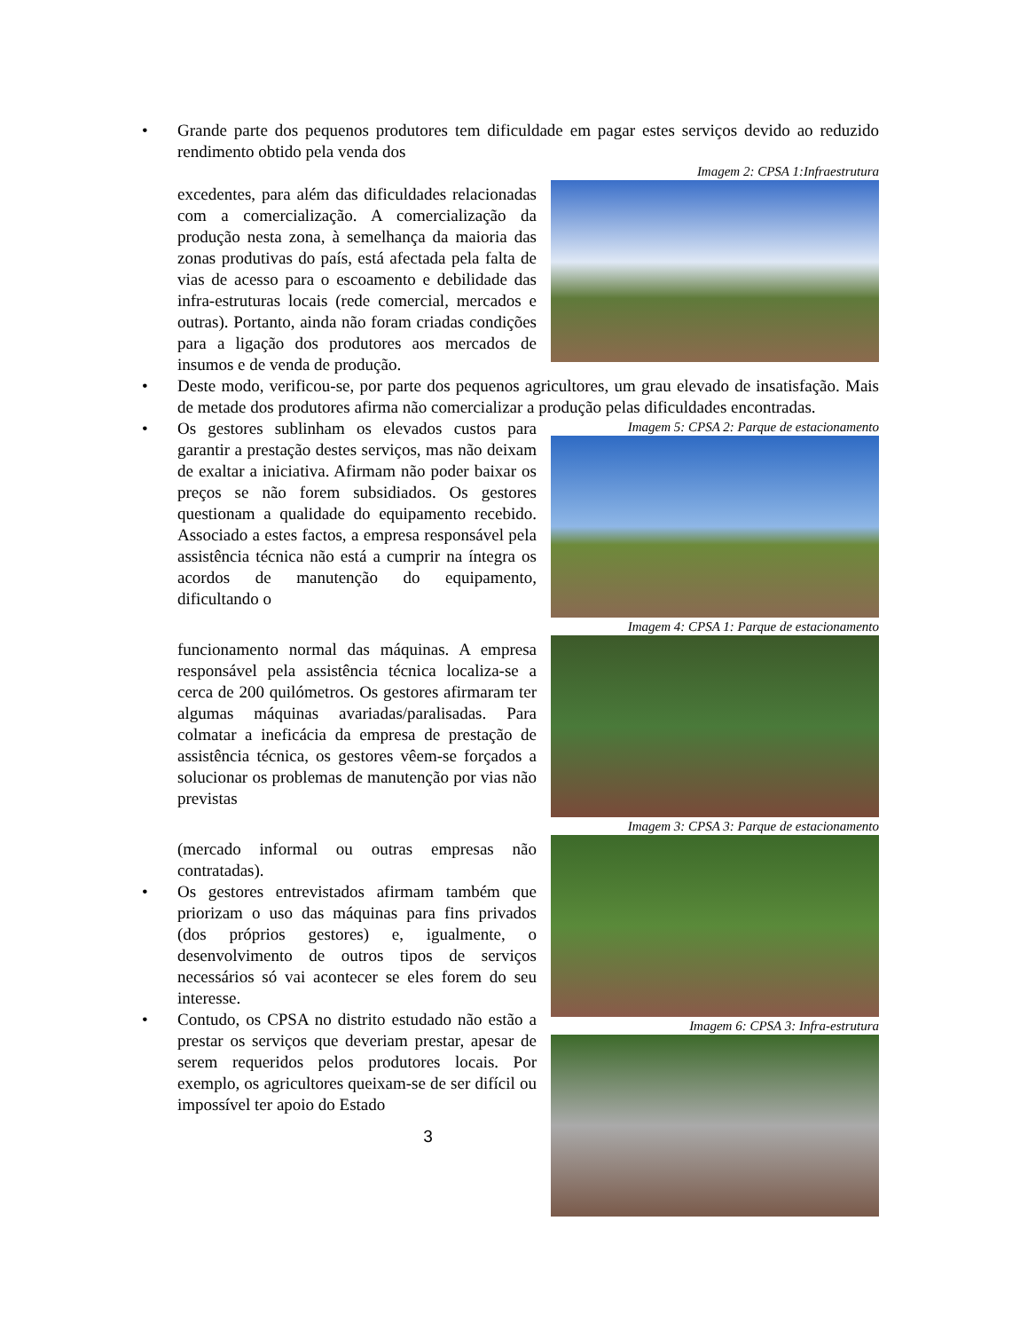• Grande parte dos pequenos produtores tem dificuldade em pagar estes serviços devido ao reduzido rendimento obtido pela venda dos
excedentes, para além das dificuldades relacionadas com a comercialização. A comercialização da produção nesta zona, à semelhança da maioria das zonas produtivas do país, está afectada pela falta de vias de acesso para o escoamento e debilidade das infra-estruturas locais (rede comercial, mercados e outras). Portanto, ainda não foram criadas condições para a ligação dos produtores aos mercados de insumos e de venda de produção.
Imagem 2: CPSA 1:Infraestrutura
• Deste modo, verificou-se, por parte dos pequenos agricultores, um grau elevado de insatisfação. Mais de metade dos produtores afirma não comercializar a produção pelas dificuldades encontradas.
• Os gestores sublinham os elevados custos para garantir a prestação destes serviços, mas não deixam de exaltar a iniciativa. Afirmam não poder baixar os preços se não forem subsidiados. Os gestores questionam a qualidade do equipamento recebido. Associado a estes factos, a empresa responsável pela assistência técnica não está a cumprir na íntegra os acordos de manutenção do equipamento, dificultando o
Imagem 5: CPSA 2: Parque de estacionamento
funcionamento normal das máquinas. A empresa responsável pela assistência técnica localiza-se a cerca de 200 quilómetros. Os gestores afirmaram ter algumas máquinas avariadas/paralisadas. Para colmatar a ineficácia da empresa de prestação de assistência técnica, os gestores vêem-se forçados a solucionar os problemas de manutenção por vias não previstas
Imagem 4: CPSA 1: Parque de estacionamento
(mercado informal ou outras empresas não contratadas).
• Os gestores entrevistados afirmam também que priorizam o uso das máquinas para fins privados (dos próprios gestores) e, igualmente, o desenvolvimento de outros tipos de serviços necessários só vai acontecer se eles forem do seu interesse.
• Contudo, os CPSA no distrito estudado não estão a prestar os serviços que deveriam prestar, apesar de serem requeridos pelos produtores locais. Por exemplo, os agricultores queixam-se de ser difícil ou impossível ter apoio do Estado
3
Imagem 3: CPSA 3: Parque de estacionamento
Imagem 6: CPSA 3: Infra-estrutura